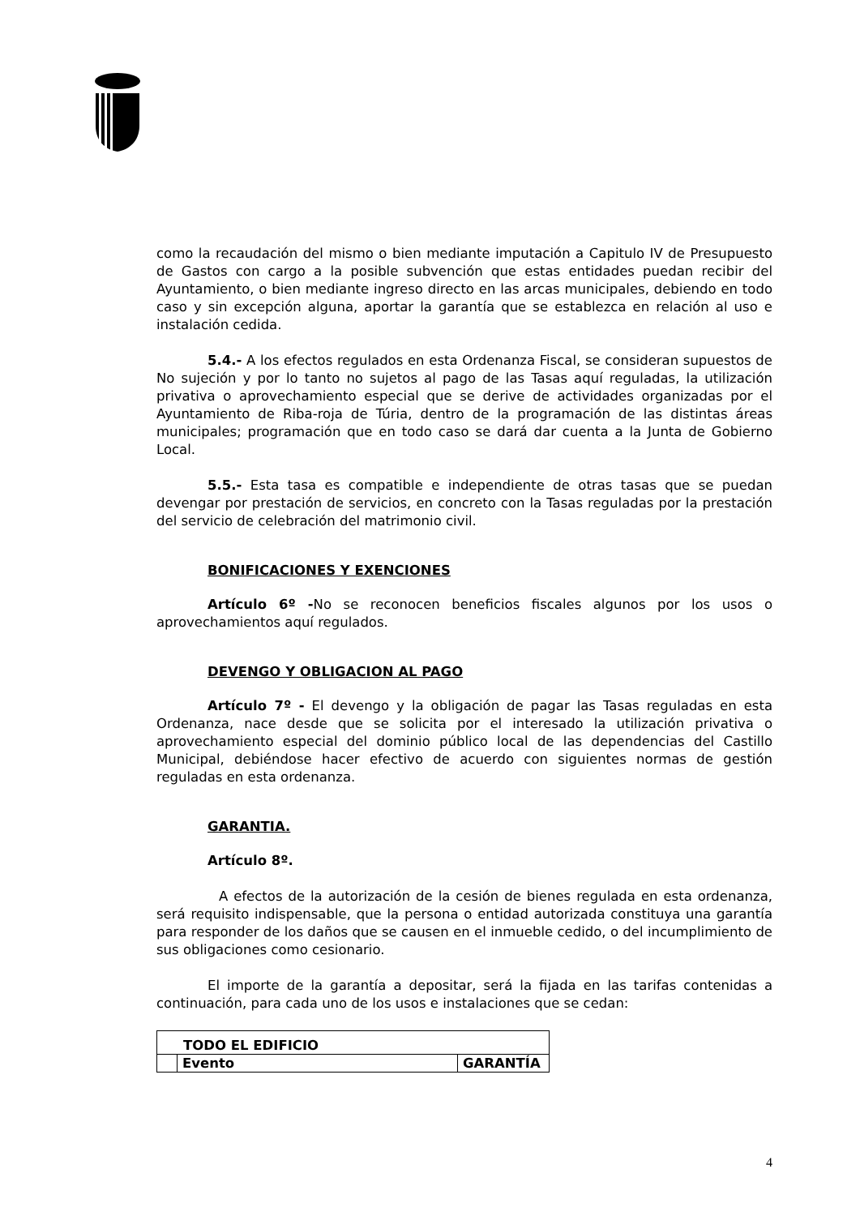como la recaudación del mismo o bien mediante imputación a Capitulo IV de Presupuesto de Gastos con cargo a la posible subvención que estas entidades puedan recibir del Ayuntamiento, o bien mediante ingreso directo en las arcas municipales, debiendo en todo caso y sin excepción alguna, aportar la garantía que se establezca en relación al uso e instalación cedida.
5.4.- A los efectos regulados en esta Ordenanza Fiscal, se consideran supuestos de No sujeción y por lo tanto no sujetos al pago de las Tasas aquí reguladas, la utilización privativa o aprovechamiento especial que se derive de actividades organizadas por el Ayuntamiento de Riba-roja de Túria, dentro de la programación de las distintas áreas municipales; programación que en todo caso se dará dar cuenta a la Junta de Gobierno Local.
5.5.- Esta tasa es compatible e independiente de otras tasas que se puedan devengar por prestación de servicios, en concreto con la Tasas reguladas por la prestación del servicio de celebración del matrimonio civil.
BONIFICACIONES Y EXENCIONES
Artículo 6º -No se reconocen beneficios fiscales algunos por los usos o aprovechamientos aquí regulados.
DEVENGO Y OBLIGACION AL PAGO
Artículo 7º - El devengo y la obligación de pagar las Tasas reguladas en esta Ordenanza, nace desde que se solicita por el interesado la utilización privativa o aprovechamiento especial del dominio público local de las dependencias del Castillo Municipal, debiéndose hacer efectivo de acuerdo con siguientes normas de gestión reguladas en esta ordenanza.
GARANTIA.
Artículo 8º.
A efectos de la autorización de la cesión de bienes regulada en esta ordenanza, será requisito indispensable, que la persona o entidad autorizada constituya una garantía para responder de los daños que se causen en el inmueble cedido, o del incumplimiento de sus obligaciones como cesionario.
El importe de la garantía a depositar, será la fijada en las tarifas contenidas a continuación, para cada uno de los usos e instalaciones que se cedan:
| TODO EL EDIFICIO | | |
| | Evento | GARANTÍA |
4